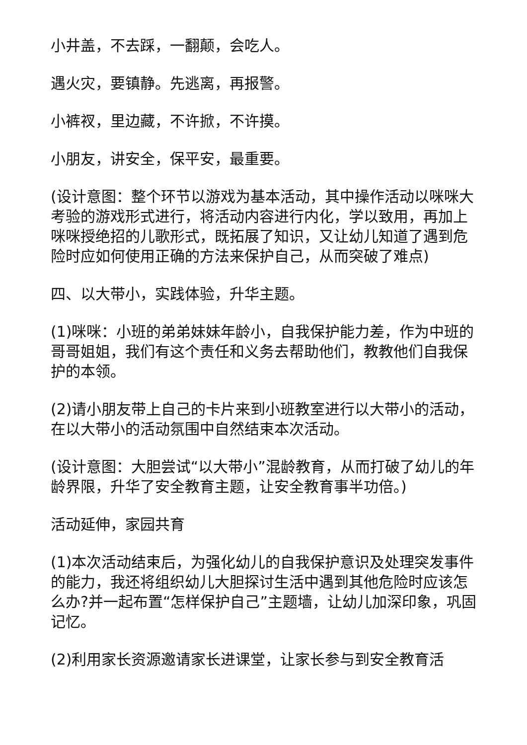小井盖，不去踩，一翻颠，会吃人。
遇火灾，要镇静。先逃离，再报警。
小裤衩，里边藏，不许掀，不许摸。
小朋友，讲安全，保平安，最重要。
(设计意图：整个环节以游戏为基本活动，其中操作活动以咪咪大考验的游戏形式进行，将活动内容进行内化，学以致用，再加上咪咪授绝招的儿歌形式，既拓展了知识，又让幼儿知道了遇到危险时应如何使用正确的方法来保护自己，从而突破了难点)
四、以大带小，实践体验，升华主题。
(1)咪咪：小班的弟弟妹妹年龄小，自我保护能力差，作为中班的哥哥姐姐，我们有这个责任和义务去帮助他们，教教他们自我保护的本领。
(2)请小朋友带上自己的卡片来到小班教室进行以大带小的活动，在以大带小的活动氛围中自然结束本次活动。
(设计意图：大胆尝试“以大带小”混龄教育，从而打破了幼儿的年龄界限，升华了安全教育主题，让安全教育事半功倍。)
活动延伸，家园共育
(1)本次活动结束后，为强化幼儿的自我保护意识及处理突发事件的能力，我还将组织幼儿大胆探讨生活中遇到其他危险时应该怎么办?并一起布置“怎样保护自己”主题墙，让幼儿加深印象，巩固记忆。
(2)利用家长资源邀请家长进课堂，让家长参与到安全教育活